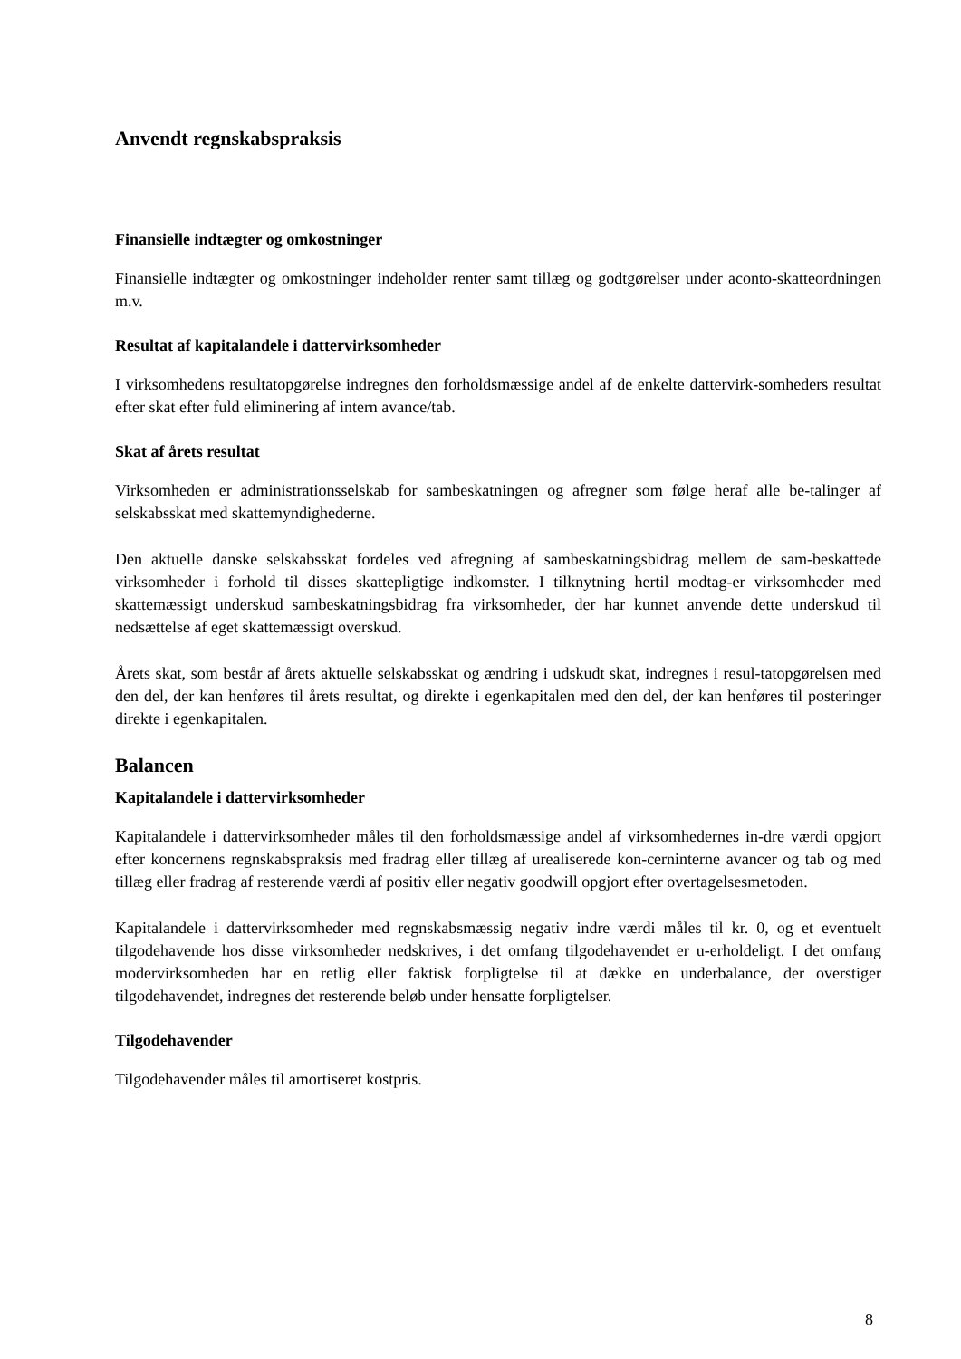Anvendt regnskabspraksis
Finansielle indtægter og omkostninger
Finansielle indtægter og omkostninger indeholder renter samt tillæg og godtgørelser under aconto-skatteordningen m.v.
Resultat af kapitalandele i dattervirksomheder
I virksomhedens resultatopgørelse indregnes den forholdsmæssige andel af de enkelte dattervirk-somheders resultat efter skat efter fuld eliminering af intern avance/tab.
Skat af årets resultat
Virksomheden er administrationsselskab for sambeskatningen og afregner som følge heraf alle be-talinger af selskabsskat med skattemyndighederne.
Den aktuelle danske selskabsskat fordeles ved afregning af sambeskatningsbidrag mellem de sam-beskattede virksomheder i forhold til disses skattepligtige indkomster. I tilknytning hertil modtag-er virksomheder med skattemæssigt underskud sambeskatningsbidrag fra virksomheder, der har kunnet anvende dette underskud til nedsættelse af eget skattemæssigt overskud.
Årets skat, som består af årets aktuelle selskabsskat og ændring i udskudt skat, indregnes i resul-tatopgørelsen med den del, der kan henføres til årets resultat, og direkte i egenkapitalen med den del, der kan henføres til posteringer direkte i egenkapitalen.
Balancen
Kapitalandele i dattervirksomheder
Kapitalandele i dattervirksomheder måles til den forholdsmæssige andel af virksomhedernes in-dre værdi opgjort efter koncernens regnskabspraksis med fradrag eller tillæg af urealiserede kon-cerninterne avancer og tab og med tillæg eller fradrag af resterende værdi af positiv eller negativ goodwill opgjort efter overtagelsesmetoden.
Kapitalandele i dattervirksomheder med regnskabsmæssig negativ indre værdi måles til kr. 0, og et eventuelt tilgodehavende hos disse virksomheder nedskrives, i det omfang tilgodehavendet er u-erholdeligt. I det omfang modervirksomheden har en retlig eller faktisk forpligtelse til at dække en underbalance, der overstiger tilgodehavendet, indregnes det resterende beløb under hensatte forpligtelser.
Tilgodehavender
Tilgodehavender måles til amortiseret kostpris.
8